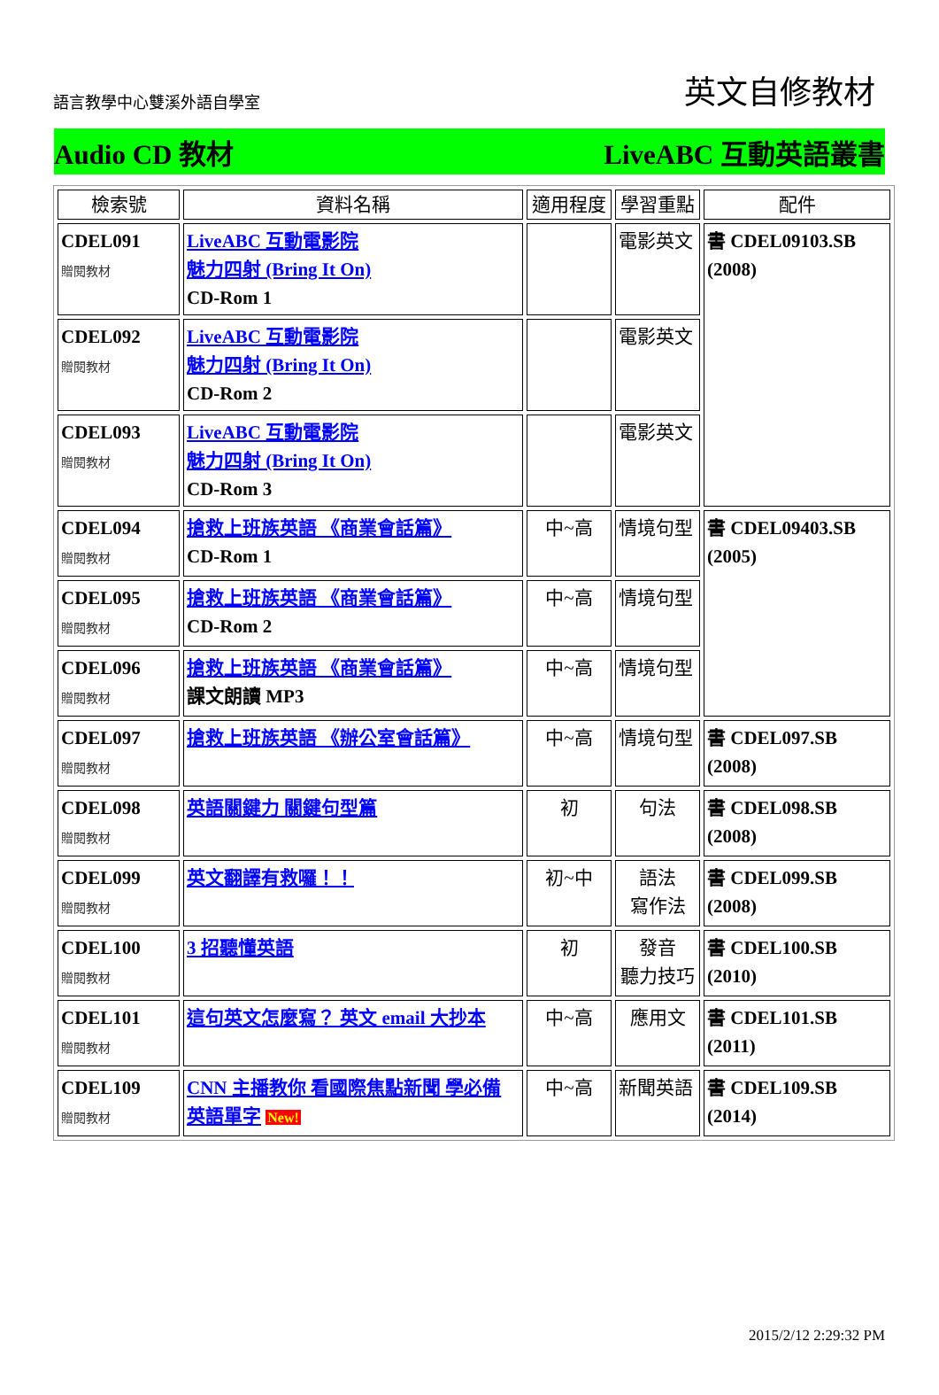語言教學中心雙溪外語自學室 英文自修教材
Audio CD 教材 LiveABC 互動英語叢書
| 檢索號 | 資料名稱 | 適用程度 | 學習重點 | 配件 |
| --- | --- | --- | --- | --- |
| CDEL091 贈閱教材 | LiveABC 互動電影院 魅力四射 (Bring It On) CD-Rom 1 | | 電影英文 | 書 CDEL09103.SB (2008) |
| CDEL092 贈閱教材 | LiveABC 互動電影院 魅力四射 (Bring It On) CD-Rom 2 | | 電影英文 | |
| CDEL093 贈閱教材 | LiveABC 互動電影院 魅力四射 (Bring It On) CD-Rom 3 | | 電影英文 | |
| CDEL094 贈閱教材 | 搶救上班族英語 《商業會話篇》 CD-Rom 1 | 中~高 | 情境句型 | 書 CDEL09403.SB (2005) |
| CDEL095 贈閱教材 | 搶救上班族英語 《商業會話篇》 CD-Rom 2 | 中~高 | 情境句型 | |
| CDEL096 贈閱教材 | 搶救上班族英語 《商業會話篇》 課文朗讀 MP3 | 中~高 | 情境句型 | |
| CDEL097 贈閱教材 | 搶救上班族英語 《辦公室會話篇》 | 中~高 | 情境句型 | 書 CDEL097.SB (2008) |
| CDEL098 贈閱教材 | 英語關鍵力 關鍵句型篇 | 初 | 句法 | 書 CDEL098.SB (2008) |
| CDEL099 贈閱教材 | 英文翻譯有救囉！！ | 初~中 | 語法 寫作法 | 書 CDEL099.SB (2008) |
| CDEL100 贈閱教材 | 3 招聽懂英語 | 初 | 發音 聽力技巧 | 書 CDEL100.SB (2010) |
| CDEL101 贈閱教材 | 這句英文怎麼寫？ 英文 email 大抄本 | 中~高 | 應用文 | 書 CDEL101.SB (2011) |
| CDEL109 贈閱教材 | CNN 主播教你 看國際焦點新聞 學必備英語單字 New! | 中~高 | 新聞英語 | 書 CDEL109.SB (2014) |
2015/2/12 2:29:32 PM